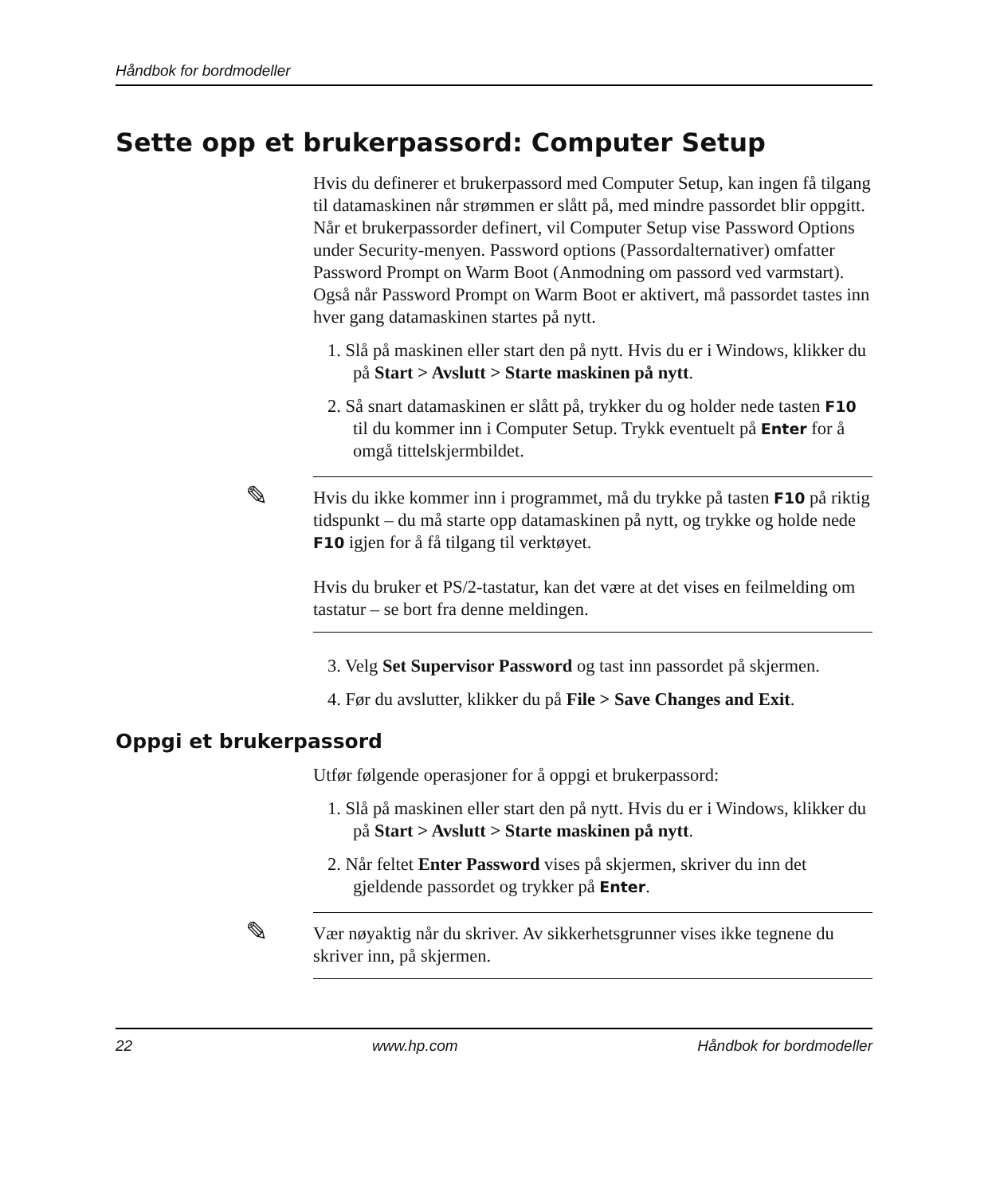Håndbok for bordmodeller
Sette opp et brukerpassord: Computer Setup
Hvis du definerer et brukerpassord med Computer Setup, kan ingen få tilgang til datamaskinen når strømmen er slått på, med mindre passordet blir oppgitt. Når et brukerpassorder definert, vil Computer Setup vise Password Options under Security-menyen. Password options (Passordalternativer) omfatter Password Prompt on Warm Boot (Anmodning om passord ved varmstart). Også når Password Prompt on Warm Boot er aktivert, må passordet tastes inn hver gang datamaskinen startes på nytt.
1. Slå på maskinen eller start den på nytt. Hvis du er i Windows, klikker du på Start > Avslutt > Starte maskinen på nytt.
2. Så snart datamaskinen er slått på, trykker du og holder nede tasten F10 til du kommer inn i Computer Setup. Trykk eventuelt på Enter for å omgå tittelskjermbildet.
✎
Hvis du ikke kommer inn i programmet, må du trykke på tasten F10 på riktig tidspunkt – du må starte opp datamaskinen på nytt, og trykke og holde nede F10 igjen for å få tilgang til verktøyet.
Hvis du bruker et PS/2-tastatur, kan det være at det vises en feilmelding om tastatur – se bort fra denne meldingen.
3. Velg Set Supervisor Password og tast inn passordet på skjermen.
4. Før du avslutter, klikker du på File > Save Changes and Exit.
Oppgi et brukerpassord
Utfør følgende operasjoner for å oppgi et brukerpassord:
1. Slå på maskinen eller start den på nytt. Hvis du er i Windows, klikker du på Start > Avslutt > Starte maskinen på nytt.
2. Når feltet Enter Password vises på skjermen, skriver du inn det gjeldende passordet og trykker på Enter.
✎
Vær nøyaktig når du skriver. Av sikkerhetsgrunner vises ikke tegnene du skriver inn, på skjermen.
22 www.hp.com Håndbok for bordmodeller